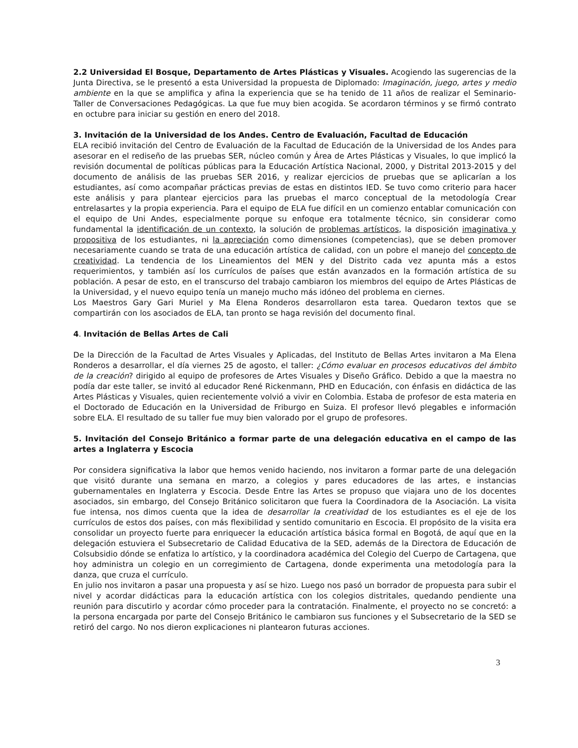2.2 Universidad El Bosque, Departamento de Artes Plásticas y Visuales. Acogiendo las sugerencias de la Junta Directiva, se le presentó a esta Universidad la propuesta de Diplomado: Imaginación, juego, artes y medio ambiente en la que se amplifica y afina la experiencia que se ha tenido de 11 años de realizar el Seminario- Taller de Conversaciones Pedagógicas. La que fue muy bien acogida. Se acordaron términos y se firmó contrato en octubre para iniciar su gestión en enero del 2018.
3. Invitación de la Universidad de los Andes. Centro de Evaluación, Facultad de Educación
ELA recibió invitación del Centro de Evaluación de la Facultad de Educación de la Universidad de los Andes para asesorar en el rediseño de las pruebas SER, núcleo común y Área de Artes Plásticas y Visuales, lo que implicó la revisión documental de políticas públicas para la Educación Artística Nacional, 2000, y Distrital 2013-2015 y del documento de análisis de las pruebas SER 2016, y realizar ejercicios de pruebas que se aplicarían a los estudiantes, así como acompañar prácticas previas de estas en distintos IED. Se tuvo como criterio para hacer este análisis y para plantear ejercicios para las pruebas el marco conceptual de la metodología Crear entrelasartes y la propia experiencia. Para el equipo de ELA fue difícil en un comienzo entablar comunicación con el equipo de Uni Andes, especialmente porque su enfoque era totalmente técnico, sin considerar como fundamental la identificación de un contexto, la solución de problemas artísticos, la disposición imaginativa y propositiva de los estudiantes, ni la apreciación como dimensiones (competencias), que se deben promover necesariamente cuando se trata de una educación artística de calidad, con un pobre el manejo del concepto de creatividad. La tendencia de los Lineamientos del MEN y del Distrito cada vez apunta más a estos requerimientos, y también así los currículos de países que están avanzados en la formación artística de su población. A pesar de esto, en el transcurso del trabajo cambiaron los miembros del equipo de Artes Plásticas de la Universidad, y el nuevo equipo tenía un manejo mucho más idóneo del problema en ciernes.
Los Maestros Gary Gari Muriel y Ma Elena Ronderos desarrollaron esta tarea. Quedaron textos que se compartirán con los asociados de ELA, tan pronto se haga revisión del documento final.
4. Invitación de Bellas Artes de Cali
De la Dirección de la Facultad de Artes Visuales y Aplicadas, del Instituto de Bellas Artes invitaron a Ma Elena Ronderos a desarrollar, el día viernes 25 de agosto, el taller: ¿Cómo evaluar en procesos educativos del ámbito de la creación? dirigido al equipo de profesores de Artes Visuales y Diseño Gráfico. Debido a que la maestra no podía dar este taller, se invitó al educador René Rickenmann, PHD en Educación, con énfasis en didáctica de las Artes Plásticas y Visuales, quien recientemente volvió a vivir en Colombia. Estaba de profesor de esta materia en el Doctorado de Educación en la Universidad de Friburgo en Suiza. El profesor llevó plegables e información sobre ELA. El resultado de su taller fue muy bien valorado por el grupo de profesores.
5. Invitación del Consejo Británico a formar parte de una delegación educativa en el campo de las artes a Inglaterra y Escocia
Por considera significativa la labor que hemos venido haciendo, nos invitaron a formar parte de una delegación que visitó durante una semana en marzo, a colegios y pares educadores de las artes, e instancias gubernamentales en Inglaterra y Escocia. Desde Entre las Artes se propuso que viajara uno de los docentes asociados, sin embargo, del Consejo Británico solicitaron que fuera la Coordinadora de la Asociación. La visita fue intensa, nos dimos cuenta que la idea de desarrollar la creatividad de los estudiantes es el eje de los currículos de estos dos países, con más flexibilidad y sentido comunitario en Escocia. El propósito de la visita era consolidar un proyecto fuerte para enriquecer la educación artística básica formal en Bogotá, de aquí que en la delegación estuviera el Subsecretario de Calidad Educativa de la SED, además de la Directora de Educación de Colsubsidio dónde se enfatiza lo artístico, y la coordinadora académica del Colegio del Cuerpo de Cartagena, que hoy administra un colegio en un corregimiento de Cartagena, donde experimenta una metodología para la danza, que cruza el currículo.
En julio nos invitaron a pasar una propuesta y así se hizo. Luego nos pasó un borrador de propuesta para subir el nivel y acordar didácticas para la educación artística con los colegios distritales, quedando pendiente una reunión para discutirlo y acordar cómo proceder para la contratación. Finalmente, el proyecto no se concretó: a la persona encargada por parte del Consejo Británico le cambiaron sus funciones y el Subsecretario de la SED se retiró del cargo. No nos dieron explicaciones ni plantearon futuras acciones.
3